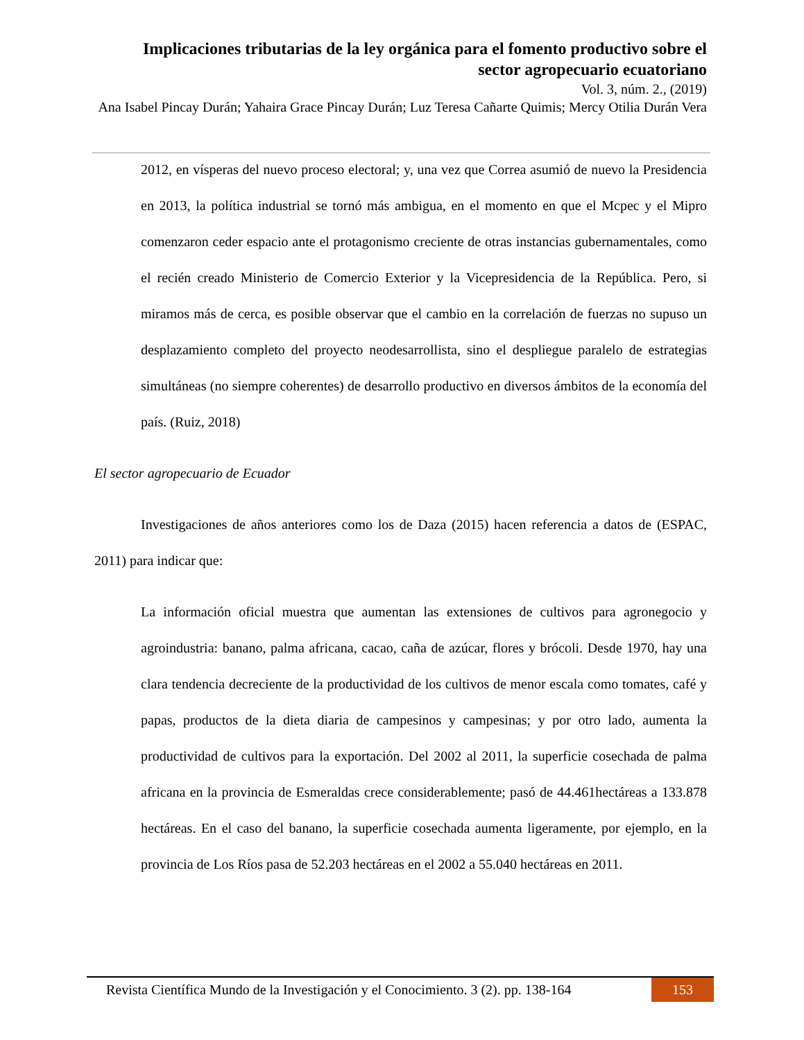Implicaciones tributarias de la ley orgánica para el fomento productivo sobre el sector agropecuario ecuatoriano
Vol. 3, núm. 2., (2019)
Ana Isabel Pincay Durán; Yahaira Grace Pincay Durán; Luz Teresa Cañarte Quimis; Mercy Otilia Durán Vera
2012, en vísperas del nuevo proceso electoral; y, una vez que Correa asumió de nuevo la Presidencia en 2013, la política industrial se tornó más ambigua, en el momento en que el Mcpec y el Mipro comenzaron ceder espacio ante el protagonismo creciente de otras instancias gubernamentales, como el recién creado Ministerio de Comercio Exterior y la Vicepresidencia de la República. Pero, si miramos más de cerca, es posible observar que el cambio en la correlación de fuerzas no supuso un desplazamiento completo del proyecto neodesarrollista, sino el despliegue paralelo de estrategias simultáneas (no siempre coherentes) de desarrollo productivo en diversos ámbitos de la economía del país. (Ruiz, 2018)
El sector agropecuario de Ecuador
Investigaciones de años anteriores como los de Daza (2015) hacen referencia a datos de (ESPAC, 2011) para indicar que:
La información oficial muestra que aumentan las extensiones de cultivos para agronegocio y agroindustria: banano, palma africana, cacao, caña de azúcar, flores y brócoli. Desde 1970, hay una clara tendencia decreciente de la productividad de los cultivos de menor escala como tomates, café y papas, productos de la dieta diaria de campesinos y campesinas; y por otro lado, aumenta la productividad de cultivos para la exportación. Del 2002 al 2011, la superficie cosechada de palma africana en la provincia de Esmeraldas crece considerablemente; pasó de 44.461hectáreas a 133.878 hectáreas. En el caso del banano, la superficie cosechada aumenta ligeramente, por ejemplo, en la provincia de Los Ríos pasa de 52.203 hectáreas en el 2002 a 55.040 hectáreas en 2011.
Revista Científica Mundo de la Investigación y el Conocimiento. 3 (2). pp. 138-164 153